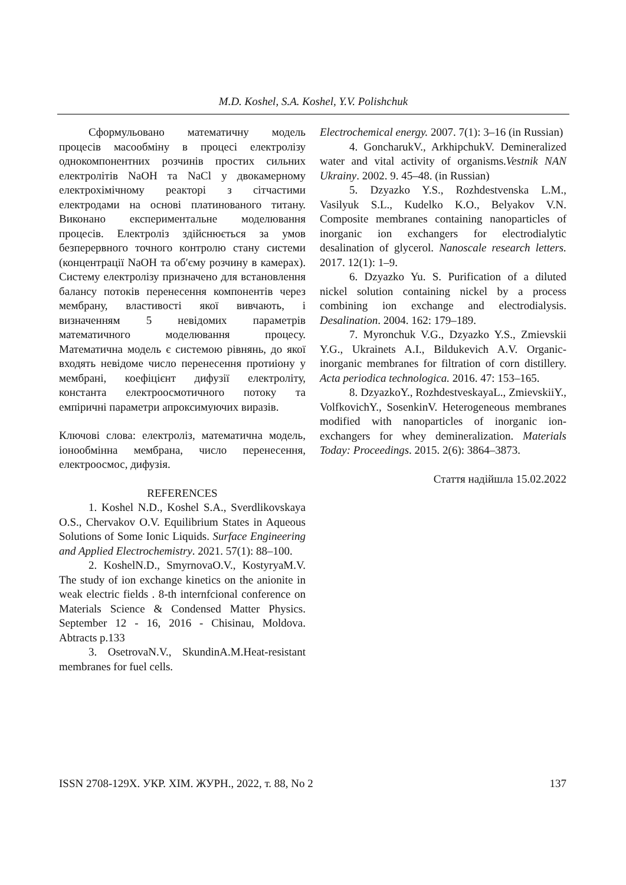M.D. Koshel, S.A. Koshel, Y.V. Polishchuk
Сформульовано математичну модель процесів масообміну в процесі електролізу однокомпонентних розчинів простих сильних електролітів NaOH та NaCl у двокамерному електрохімічному реакторі з сітчастими електродами на основі платинованого титану. Виконано експериментальне моделювання процесів. Електроліз здійснюється за умов безперервного точного контролю стану системи (концентрації NaOH та об′єму розчину в камерах). Систему електролізу призначено для встановлення балансу потоків перенесення компонентів через мембрану, властивості якої вивчають, і визначенням 5 невідомих параметрів математичного моделювання процесу. Математична модель є системою рівнянь, до якої входять невідоме число перенесення протиіону у мембрані, коефіцієнт дифузії електроліту, константа електроосмотичного потоку та емпіричні параметри апроксимуючих виразів.
Ключові слова: електроліз, математична модель, іонообмінна мембрана, число перенесення, електроосмос, дифузія.
REFERENCES
1. Koshel N.D., Koshel S.A., Sverdlikovskaya O.S., Chervakov O.V. Equilibrium States in Aqueous Solutions of Some Ionic Liquids. Surface Engineering and Applied Electrochemistry. 2021. 57(1): 88–100.
2. KoshelN.D., SmyrnovaO.V., KostyryaM.V. The study of ion exchange kinetics on the anionite in weak electric fields . 8-th internfcional conference on Materials Science & Condensed Matter Physics. September 12 - 16, 2016 - Chisinau, Moldova. Abtracts p.133
3. OsetrovaN.V., SkundinA.M.Heat-resistant membranes for fuel cells.
Electrochemical energy. 2007. 7(1): 3–16 (in Russian)
4. GoncharukV., ArkhipchukV. Demineralized water and vital activity of organisms.Vestnik NAN Ukrainy. 2002. 9. 45–48. (in Russian)
5. Dzyazko Y.S., Rozhdestvenska L.M., Vasilyuk S.L., Kudelko K.O., Belyakov V.N. Composite membranes containing nanoparticles of inorganic ion exchangers for electrodialytic desalination of glycerol. Nanoscale research letters. 2017. 12(1): 1–9.
6. Dzyazko Yu. S. Purification of a diluted nickel solution containing nickel by a process combining ion exchange and electrodialysis. Desalination. 2004. 162: 179–189.
7. Myronchuk V.G., Dzyazko Y.S., Zmievskii Y.G., Ukrainets A.I., Bildukevich A.V. Organic-inorganic membranes for filtration of corn distillery. Acta periodica technologica. 2016. 47: 153–165.
8. DzyazkoY., RozhdestveskayaL., ZmievskiiY., VolfkovichY., SosenkinV. Heterogeneous membranes modified with nanoparticles of inorganic ion-exchangers for whey demineralization. Materials Today: Proceedings. 2015. 2(6): 3864–3873.
Стаття надійшла 15.02.2022
ISSN 2708-129X. УКР. ХІМ. ЖУРН., 2022, т. 88, No 2 137